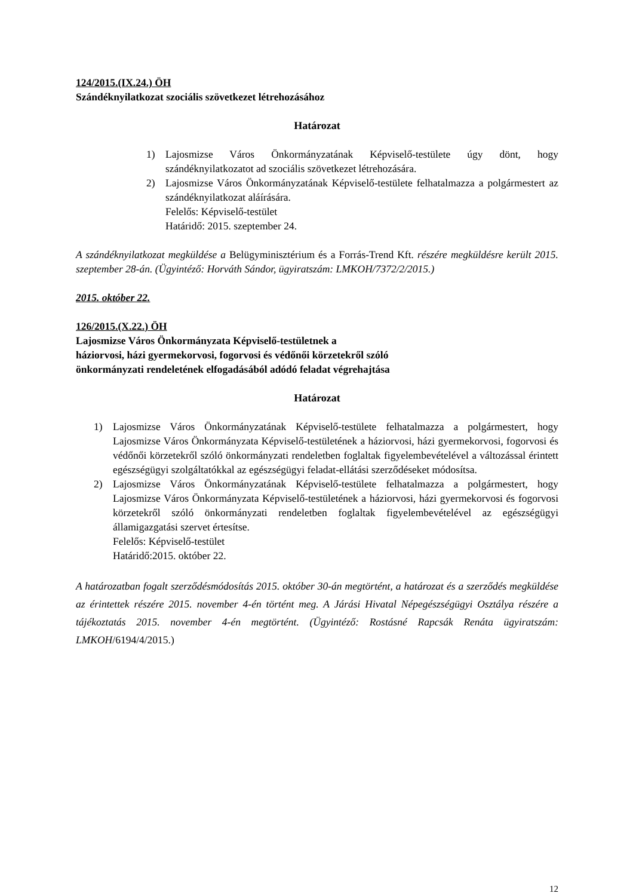124/2015.(IX.24.) ÖH
Szándéknyilatkozat szociális szövetkezet létrehozásához
Határozat
1) Lajosmizse Város Önkormányzatának Képviselő-testülete úgy dönt, hogy szándéknyilatkozatot ad szociális szövetkezet létrehozására.
2) Lajosmizse Város Önkormányzatának Képviselő-testülete felhatalmazza a polgármestert az szándéknyilatkozat aláírására.
Felelős: Képviselő-testület
Határidő: 2015. szeptember 24.
A szándéknyilatkozat megküldése a Belügyminisztérium és a Forrás-Trend Kft. részére megküldésre került 2015. szeptember 28-án. (Ügyintéző: Horváth Sándor, ügyiratszám: LMKOH/7372/2/2015.)
2015. október 22.
126/2015.(X.22.) ÖH
Lajosmizse Város Önkormányzata Képviselő-testületnek a
háziorvosi, házi gyermekorvosi, fogorvosi és védőnői körzetekről szóló
önkormányzati rendeletének elfogadásából adódó feladat végrehajtása
Határozat
1) Lajosmizse Város Önkormányzatának Képviselő-testülete felhatalmazza a polgármestert, hogy Lajosmizse Város Önkormányzata Képviselő-testületének a háziorvosi, házi gyermekorvosi, fogorvosi és védőnői körzetekről szóló önkormányzati rendeletben foglaltak figyelembevételével a változással érintett egészségügyi szolgáltatókkal az egészségügyi feladat-ellátási szerződéseket módosítsa.
2) Lajosmizse Város Önkormányzatának Képviselő-testülete felhatalmazza a polgármestert, hogy Lajosmizse Város Önkormányzata Képviselő-testületének a háziorvosi, házi gyermekorvosi és fogorvosi körzetekről szóló önkormányzati rendeletben foglaltak figyelembevételével az egészségügyi államigazgatási szervet értesítse.
Felelős: Képviselő-testület
Határidő:2015. október 22.
A határozatban fogalt szerződésmódosítás 2015. október 30-án megtörtént, a határozat és a szerződés megküldése az érintettek részére 2015. november 4-én történt meg. A Járási Hivatal Népegészségügyi Osztálya részére a tájékoztatás 2015. november 4-én megtörtént. (Ügyintéző: Rostásné Rapcsák Renáta ügyiratszám: LMKOH/6194/4/2015.)
12